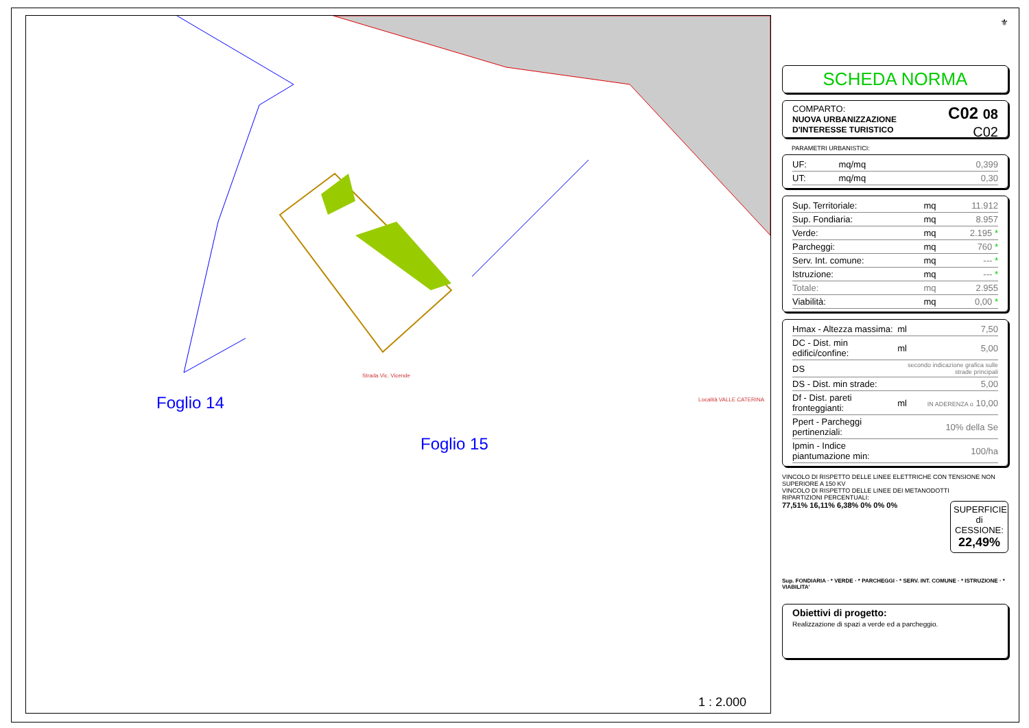Foglio 14
Foglio 15
1 : 2.000
Località VALLE CATERINA
Strada Vic. Vicende
⚜
SCHEDA NORMA
COMPARTO: C02 08
NUOVA URBANIZZAZIONE D'INTERESSE TURISTICO C02
PARAMETRI URBANISTICI:
| UF: | mq/mq | 0,399 |
| UT: | mq/mq | 0,30 |
| Sup. Territoriale: | mq | 11.912 |
| Sup. Fondiaria: | mq | 8.957 |
| Verde: | mq | 2.195 * |
| Parcheggi: | mq | 760 * |
| Serv. Int. comune: | mq | --- * |
| Istruzione: | mq | --- * |
| Totale: | mq | 2.955 |
| Viabilità: | mq | 0,00 * |
| Hmax - Altezza massima: | ml | 7,50 |
| DC - Dist. min edifici/confine: | ml | 5,00 |
| DS | secondo indicazione grafica sulle strade principali | |
| DS - Dist. min strade: | | 5,00 |
| Df - Dist. pareti fronteggianti: | ml | IN ADERENZA o 10,00 |
| Ppert - Parcheggi pertinenziali: | | 10% della Se |
| Ipmin - Indice piantumazione min: | | 100/ha |
VINCOLO DI RISPETTO DELLE LINEE ELETTRICHE CON TENSIONE NON SUPERIORE A 150 KV
VINCOLO DI RISPETTO DELLE LINEE DEI METANODOTTI
RIPARTIZIONI PERCENTUALI:
SUPERFICIE di CESSIONE:
22,49%
77,51% 16,11% 6,38% 0% 0% 0%
Sup. FONDIARIA · * VERDE · * PARCHEGGI · * SERV. INT. COMUNE · * ISTRUZIONE · * VIABILITA'
Obiettivi di progetto:
Realizzazione di spazi a verde ed a parcheggio.